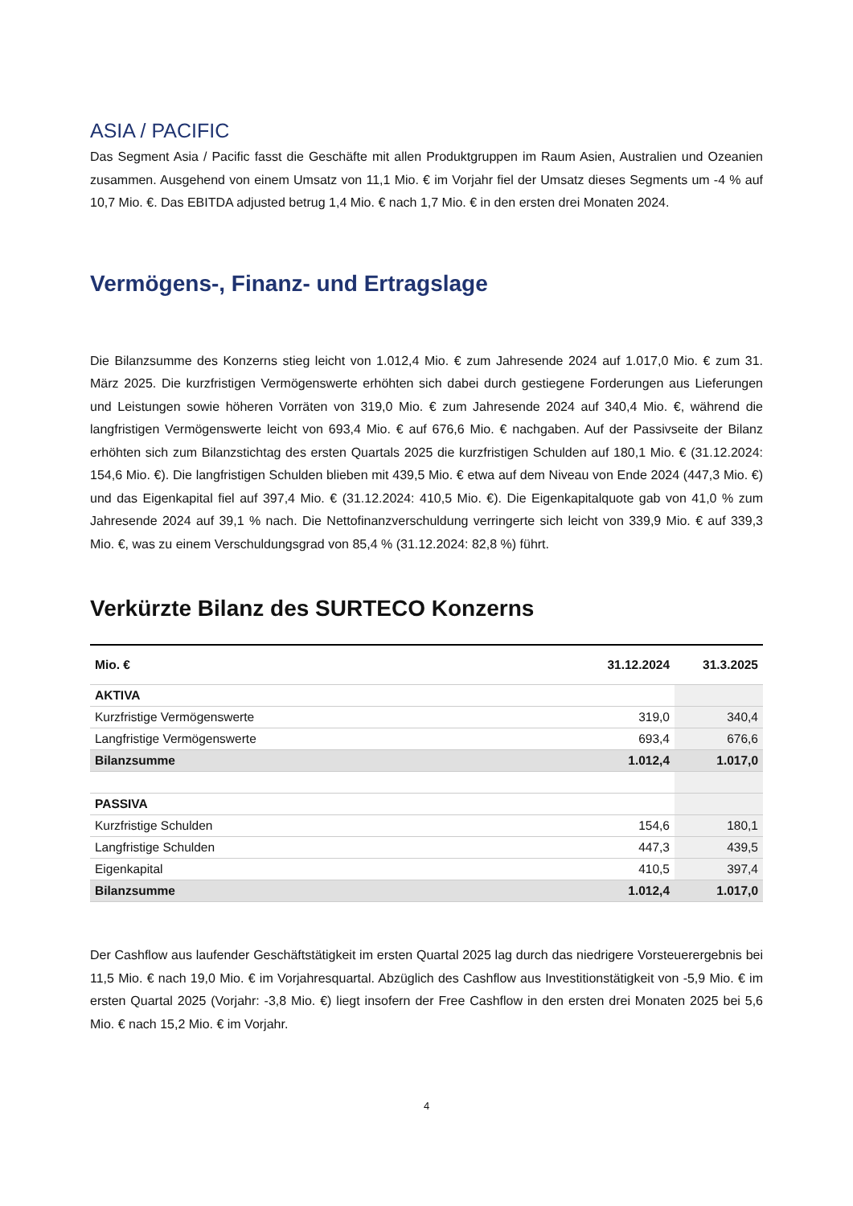ASIA / PACIFIC
Das Segment Asia / Pacific fasst die Geschäfte mit allen Produktgruppen im Raum Asien, Australien und Ozeanien zusammen. Ausgehend von einem Umsatz von 11,1 Mio. € im Vorjahr fiel der Umsatz dieses Segments um -4 % auf 10,7 Mio. €. Das EBITDA adjusted betrug 1,4 Mio. € nach 1,7 Mio. € in den ersten drei Monaten 2024.
Vermögens-, Finanz- und Ertragslage
Die Bilanzsumme des Konzerns stieg leicht von 1.012,4 Mio. € zum Jahresende 2024 auf 1.017,0 Mio. € zum 31. März 2025. Die kurzfristigen Vermögenswerte erhöhten sich dabei durch gestiegene Forderungen aus Lieferungen und Leistungen sowie höheren Vorräten von 319,0 Mio. € zum Jahresende 2024 auf 340,4 Mio. €, während die langfristigen Vermögenswerte leicht von 693,4 Mio. € auf 676,6 Mio. € nachgaben. Auf der Passivseite der Bilanz erhöhten sich zum Bilanzstichtag des ersten Quartals 2025 die kurzfristigen Schulden auf 180,1 Mio. € (31.12.2024: 154,6 Mio. €). Die langfristigen Schulden blieben mit 439,5 Mio. € etwa auf dem Niveau von Ende 2024 (447,3 Mio. €) und das Eigenkapital fiel auf 397,4 Mio. € (31.12.2024: 410,5 Mio. €). Die Eigenkapitalquote gab von 41,0 % zum Jahresende 2024 auf 39,1 % nach. Die Nettofinanzverschuldung verringerte sich leicht von 339,9 Mio. € auf 339,3 Mio. €, was zu einem Verschuldungsgrad von 85,4 % (31.12.2024: 82,8 %) führt.
Verkürzte Bilanz des SURTECO Konzerns
| Mio. € | 31.12.2024 | 31.3.2025 |
| --- | --- | --- |
| AKTIVA | | |
| Kurzfristige Vermögenswerte | 319,0 | 340,4 |
| Langfristige Vermögenswerte | 693,4 | 676,6 |
| Bilanzsumme | 1.012,4 | 1.017,0 |
| PASSIVA | | |
| Kurzfristige Schulden | 154,6 | 180,1 |
| Langfristige Schulden | 447,3 | 439,5 |
| Eigenkapital | 410,5 | 397,4 |
| Bilanzsumme | 1.012,4 | 1.017,0 |
Der Cashflow aus laufender Geschäftstätigkeit im ersten Quartal 2025 lag durch das niedrigere Vorsteuerergebnis bei 11,5 Mio. € nach 19,0 Mio. € im Vorjahresquartal. Abzüglich des Cashflow aus Investitionstätigkeit von -5,9 Mio. € im ersten Quartal 2025 (Vorjahr: -3,8 Mio. €) liegt insofern der Free Cashflow in den ersten drei Monaten 2025 bei 5,6 Mio. € nach 15,2 Mio. € im Vorjahr.
4